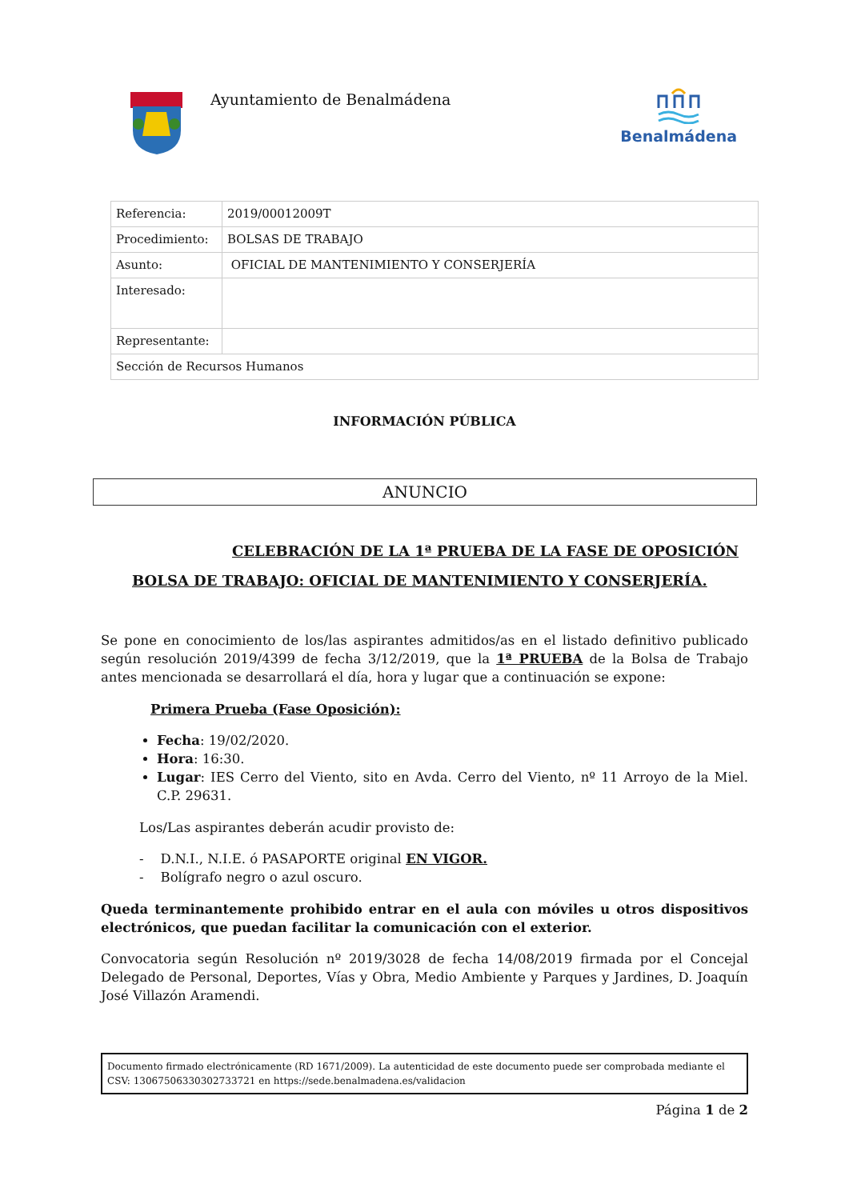Ayuntamiento de Benalmádena
Benalmádena
| Referencia: | 2019/00012009T |
| Procedimiento: | BOLSAS DE TRABAJO |
| Asunto: | OFICIAL DE MANTENIMIENTO Y CONSERJERÍA |
| Interesado: | |
| Representante: | |
| Sección de Recursos Humanos | |
INFORMACIÓN PÚBLICA
ANUNCIO
CELEBRACIÓN DE LA 1ª PRUEBA DE LA FASE DE OPOSICIÓN
BOLSA DE TRABAJO: OFICIAL DE MANTENIMIENTO Y CONSERJERÍA.
Se pone en conocimiento de los/las aspirantes admitidos/as en el listado definitivo publicado según resolución 2019/4399 de fecha 3/12/2019, que la 1ª PRUEBA de la Bolsa de Trabajo antes mencionada se desarrollará el día, hora y lugar que a continuación se expone:
Primera Prueba (Fase Oposición):
Fecha: 19/02/2020.
Hora: 16:30.
Lugar: IES Cerro del Viento, sito en Avda. Cerro del Viento, nº 11 Arroyo de la Miel. C.P. 29631.
Los/Las aspirantes deberán acudir provisto de:
- D.N.I., N.I.E. ó PASAPORTE original EN VIGOR.
- Bolígrafo negro o azul oscuro.
Queda terminantemente prohibido entrar en el aula con móviles u otros dispositivos electrónicos, que puedan facilitar la comunicación con el exterior.
Convocatoria según Resolución nº 2019/3028 de fecha 14/08/2019 firmada por el Concejal Delegado de Personal, Deportes, Vías y Obra, Medio Ambiente y Parques y Jardines, D. Joaquín José Villazón Aramendi.
Documento firmado electrónicamente (RD 1671/2009). La autenticidad de este documento puede ser comprobada mediante el CSV: 13067506330302733721 en https://sede.benalmadena.es/validacion
Página 1 de 2